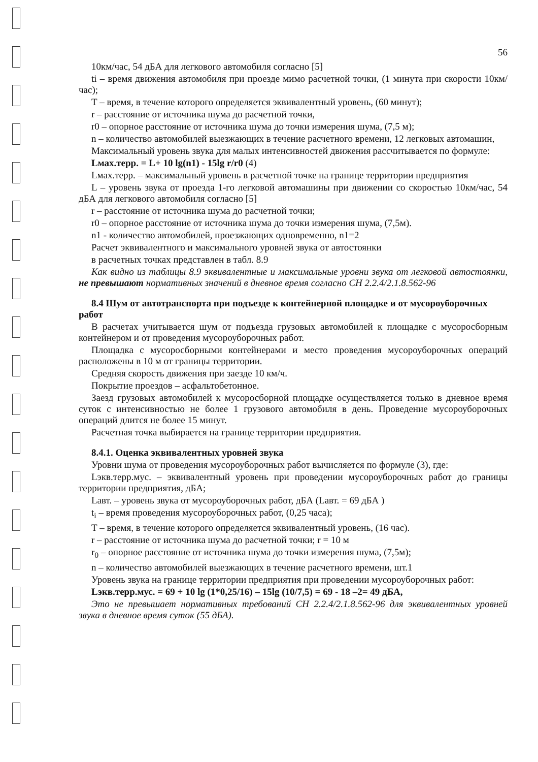56
10км/час, 54 дБА для легкового автомобиля согласно [5]
ti – время движения автомобиля при проезде мимо расчетной точки, (1 минута при скорости 10км/час);
Т – время, в течение которого определяется эквивалентный уровень, (60 минут);
r – расстояние от источника шума до расчетной точки,
r0 – опорное расстояние от источника шума до точки измерения шума, (7,5 м);
n – количество автомобилей выезжающих в течение расчетного времени, 12 легковых автомашин,
Максимальный уровень звука для малых интенсивностей движения рассчитывается по формуле:
Lмах.терр. = L+ 10 lg(n1) - 15lg r/r0 (4)
Lмах.терр. – максимальный уровень в расчетной точке на границе территории предприятия
L – уровень звука от проезда 1-го легковой автомашины при движении со скоростью 10км/час, 54 дБА для легкового автомобиля согласно [5]
r – расстояние от источника шума до расчетной точки;
r0 – опорное расстояние от источника шума до точки измерения шума, (7,5м).
n1 - количество автомобилей, проезжающих одновременно, n1=2
Расчет эквивалентного и максимального уровней звука от автостоянки
в расчетных точках представлен в табл. 8.9
Как видно из таблицы 8.9 эквивалентные и максимальные уровни звука от легковой автостоянки, не превышают нормативных значений в дневное время согласно СН 2.2.4/2.1.8.562-96
8.4 Шум от автотранспорта при подъезде к контейнерной площадке и от мусороуборочных работ
В расчетах учитывается шум от подъезда грузовых автомобилей к площадке с мусоросборным контейнером и от проведения мусороуборочных работ.
Площадка с мусоросборными контейнерами и место проведения мусороуборочных операций расположены в 10 м от границы территории.
Средняя скорость движения при заезде 10 км/ч.
Покрытие проездов – асфальтобетонное.
Заезд грузовых автомобилей к мусоросборной площадке осуществляется только в дневное время суток с интенсивностью не более 1 грузового автомобиля в день. Проведение мусороуборочных операций длится не более 15 минут.
Расчетная точка выбирается на границе территории предприятия.
8.4.1. Оценка эквивалентных уровней звука
Уровни шума от проведения мусороуборочных работ вычисляется по формуле (3), где:
Lэкв.терр.мус. – эквивалентный уровень при проведении мусороуборочных работ до границы территории предприятия, дБА;
Lавт. – уровень звука от мусороуборочных работ, дБА (Lавт. = 69 дБА )
t<sub>i</sub> – время проведения мусороуборочных работ, (0,25 часа);
Т – время, в течение которого определяется эквивалентный уровень, (16 час).
r – расстояние от источника шума до расчетной точки; r = 10 м
r<sub>0</sub> – опорное расстояние от источника шума до точки измерения шума, (7,5м);
n – количество автомобилей выезжающих в течение расчетного времени, шт.1
Уровень звука на границе территории предприятия при проведении мусороуборочных работ:
Lэкв.терр.мус. = 69 + 10 lg (1*0,25/16) – 15lg (10/7,5) = 69 - 18 –2= 49 дБА,
Это не превышает нормативных требований СН 2.2.4/2.1.8.562-96 для эквивалентных уровней звука в дневное время суток (55 дБА).